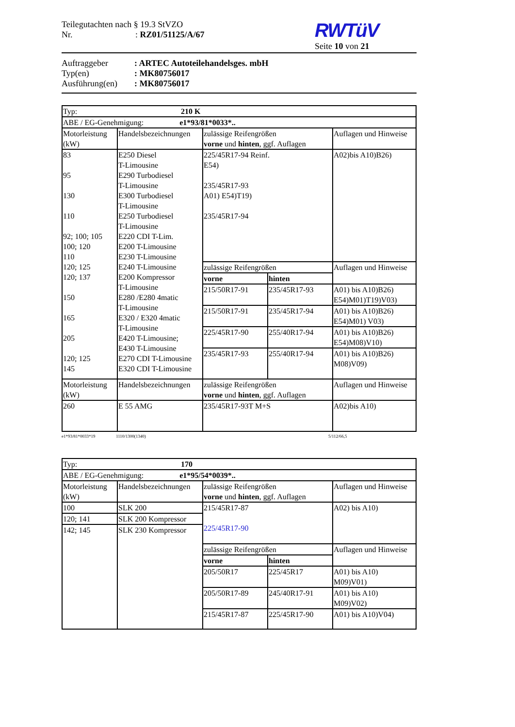Teilegutachten nach § 19.3 StVZO
Nr. : RZ01/51125/A/67
RWTüV
Seite 10 von 21
Auftraggeber: ARTEC Autoteilehandelsges. mbH
Typ(en): MK80756017
Ausführung(en): MK80756017
| Typ: 210 K | | | | |
| ABE / EG-Genehmigung: e1*93/81*0033*.. | | | | |
| Motorleistung (kW) | Handelsbezeichnungen | zulässige Reifengrößen vorne und hinten , ggf. Auflagen | | Auflagen und Hinweise |
| 83 95 130 110 92; 100; 105 100; 120 110 120; 125 120; 137 150 165 205 120; 125 145 | E250 Diesel T-Limousine E290 Turbodiesel T-Limousine E300 Turbodiesel T-Limousine E250 Turbodiesel T-Limousine E220 CDI T-Lim. E200 T-Limousine E230 T-Limousine E240 T-Limousine E200 Kompressor T-Limousine E280 /E280 4matic T-Limousine E320 / E320 4matic T-Limousine E420 T-Limousine; E430 T-Limousine E270 CDI T-Limousine E320 CDI T-Limousine | 225/45R17-94 Reinf. E54) 235/45R17-93 A01) E54)T19) 235/45R17-94 | | A02)bis A10)B26) |
| | | zulässige Reifengrößen | | Auflagen und Hinweise |
| | | vorne | hinten | |
| | | 215/50R17-91 | 235/45R17-93 | A01) bis A10)B26) E54)M01)T19)V03) |
| | | 215/50R17-91 | 235/45R17-94 | A01) bis A10)B26) E54)M01) V03) |
| | | 225/45R17-90 | 255/40R17-94 | A01) bis A10)B26) E54)M08)V10) |
| | | 235/45R17-93 | 255/40R17-94 | A01) bis A10)B26) M08)V09) |
| Motorleistung (kW) | Handelsbezeichnungen | zulässige Reifengrößen vorne und hinten , ggf. Auflagen | | Auflagen und Hinweise |
| 260 | E 55 AMG | 235/45R17-93T M+S | | A02)bis A10) |
e1*93/81*0033*19 1110/1300(1340) 5/112/66,5
| Typ: 170 | | | | |
| ABE / EG-Genehmigung: e1*95/54*0039*.. | | | | |
| Motorleistung (kW) | Handelsbezeichnungen | zulässige Reifengrößen vorne und hinten , ggf. Auflagen | | Auflagen und Hinweise |
| 100 | SLK 200 | 215/45R17-87 225/45R17-90 | | A02) bis A10) |
| 120; 141 | SLK 200 Kompressor | | | |
| 142; 145 | SLK 230 Kompressor | | | |
| | | zulässige Reifengrößen | | Auflagen und Hinweise |
| | | vorne | hinten | |
| | | 205/50R17 | 225/45R17 | A01) bis A10) M09)V01) |
| | | 205/50R17-89 | 245/40R17-91 | A01) bis A10) M09)V02) |
| | | 215/45R17-87 | 225/45R17-90 | A01) bis A10)V04) |